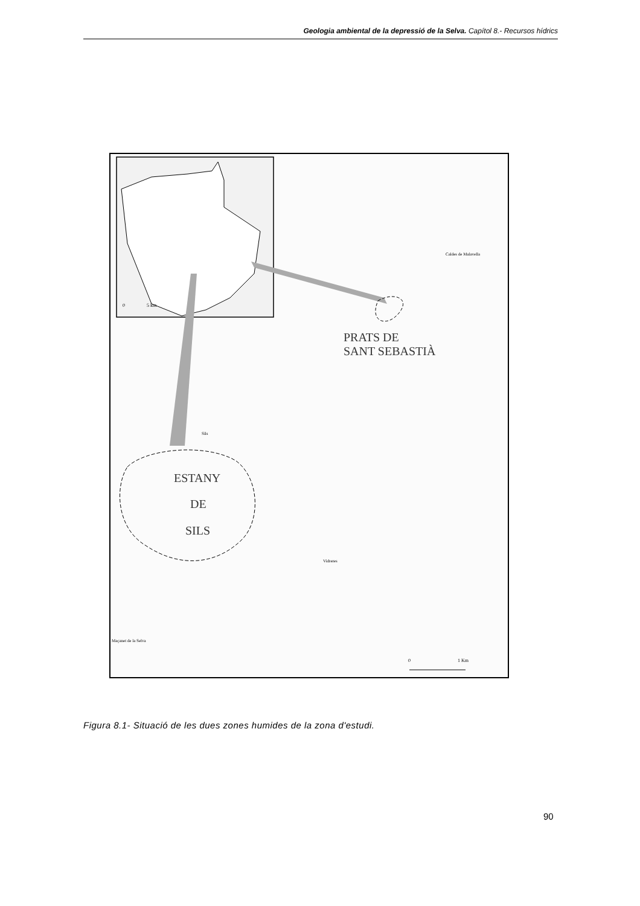Geologia ambiental de la depressió de la Selva. Capítol 8.- Recursos hídrics
0
5 km
PRATS DE
SANT SEBASTIÀ
Caldes de Malavella
Sils
ESTANY
DE
SILS
Vidreres
Maçanet de la Selva
0
1 Km
Figura 8.1- Situació de les dues zones humides de la zona d'estudi.
90